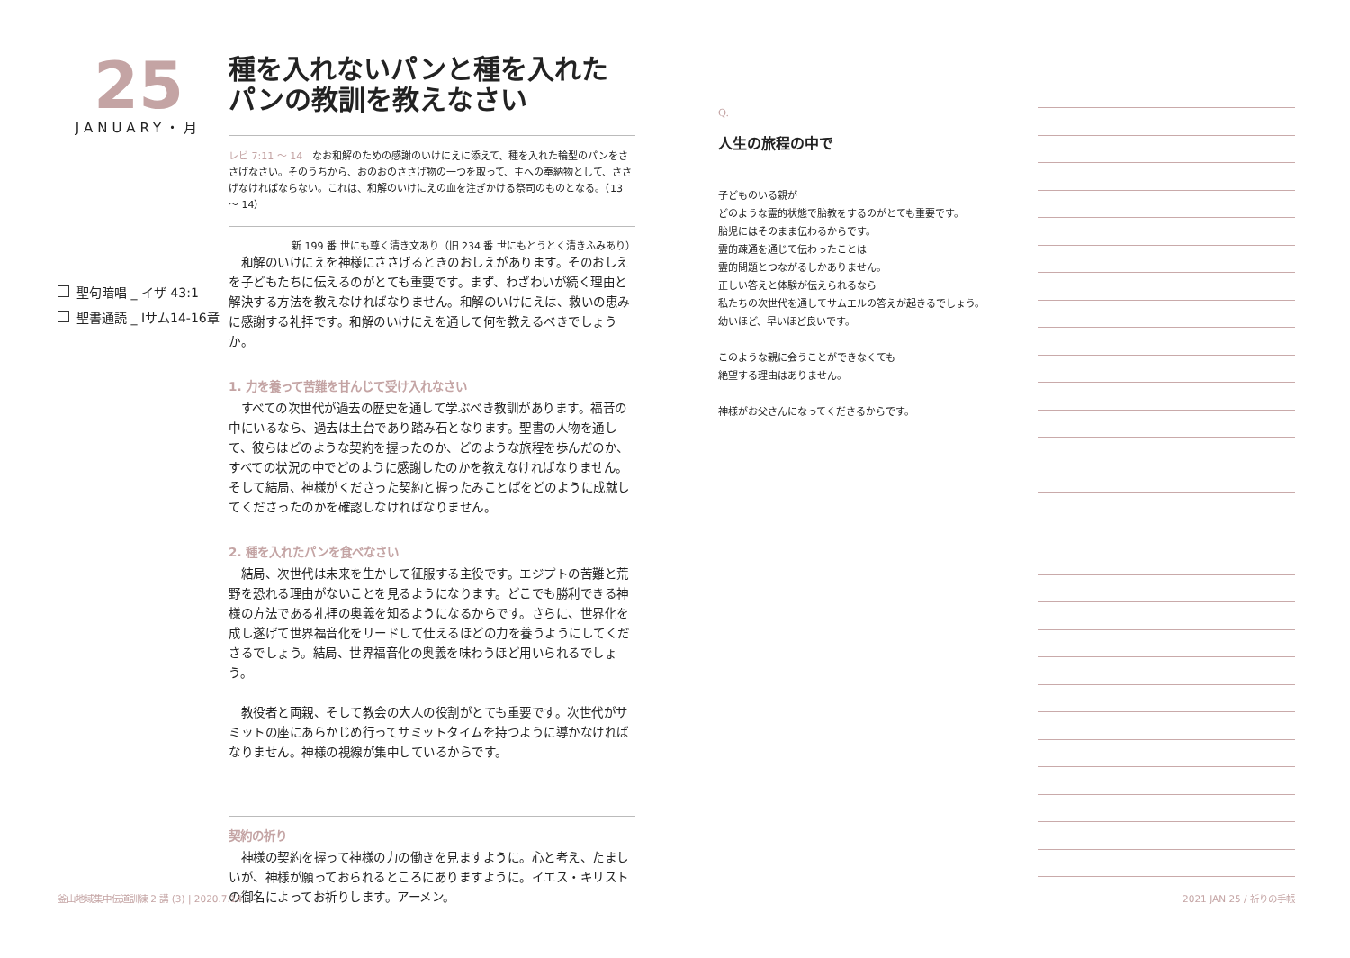25
JANUARY・月
聖句暗唱 _ イザ 43:1
聖書通読 _ Iサム14-16章
種を入れないパンと種を入れたパンの教訓を教えなさい
レビ 7:11 ～ 14　なお和解のための感謝のいけにえに添えて、種を入れた輪型のパンをささげなさい。そのうちから、おのおのささげ物の一つを取って、主への奉納物として、ささげなければならない。これは、和解のいけにえの血を注ぎかける祭司のものとなる。（13 ～ 14）
新 199 番 世にも尊く清き文あり（旧 234 番 世にもとうとく清きふみあり）
和解のいけにえを神様にささげるときのおしえがあります。そのおしえを子どもたちに伝えるのがとても重要です。まず、わざわいが続く理由と解決する方法を教えなければなりません。和解のいけにえは、救いの恵みに感謝する礼拝です。和解のいけにえを通して何を教えるべきでしょうか。
1. 力を養って苦難を甘んじて受け入れなさい
すべての次世代が過去の歴史を通して学ぶべき教訓があります。福音の中にいるなら、過去は土台であり踏み石となります。聖書の人物を通して、彼らはどのような契約を握ったのか、どのような旅程を歩んだのか、すべての状況の中でどのように感謝したのかを教えなければなりません。そして結局、神様がくださった契約と握ったみことばをどのように成就してくださったのかを確認しなければなりません。
2. 種を入れたパンを食べなさい
結局、次世代は未来を生かして征服する主役です。エジプトの苦難と荒野を恐れる理由がないことを見るようになります。どこでも勝利できる神様の方法である礼拝の奥義を知るようになるからです。さらに、世界化を成し遂げて世界福音化をリードして仕えるほどの力を養うようにしてくださるでしょう。結局、世界福音化の奥義を味わうほど用いられるでしょう。
教役者と両親、そして教会の大人の役割がとても重要です。次世代がサミットの座にあらかじめ行ってサミットタイムを持つように導かなければなりません。神様の視線が集中しているからです。
契約の祈り
神様の契約を握って神様の力の働きを見ますように。心と考え、たましいが、神様が願っておられるところにありますように。イエス・キリストの御名によってお祈りします。アーメン。
Q.
人生の旅程の中で
子どものいる親が
どのような霊的状態で胎教をするのがとても重要です。
胎児にはそのまま伝わるからです。
霊的疎通を通じて伝わったことは
霊的問題とつながるしかありません。
正しい答えと体験が伝えられるなら
私たちの次世代を通してサムエルの答えが起きるでしょう。
幼いほど、早いほど良いです。
このような親に会うことができなくても
絶望する理由はありません。
神様がお父さんになってくださるからです。
釜山地域集中伝道訓練 2 講 (3) | 2020.7.14
2021 JAN 25 / 祈りの手帳